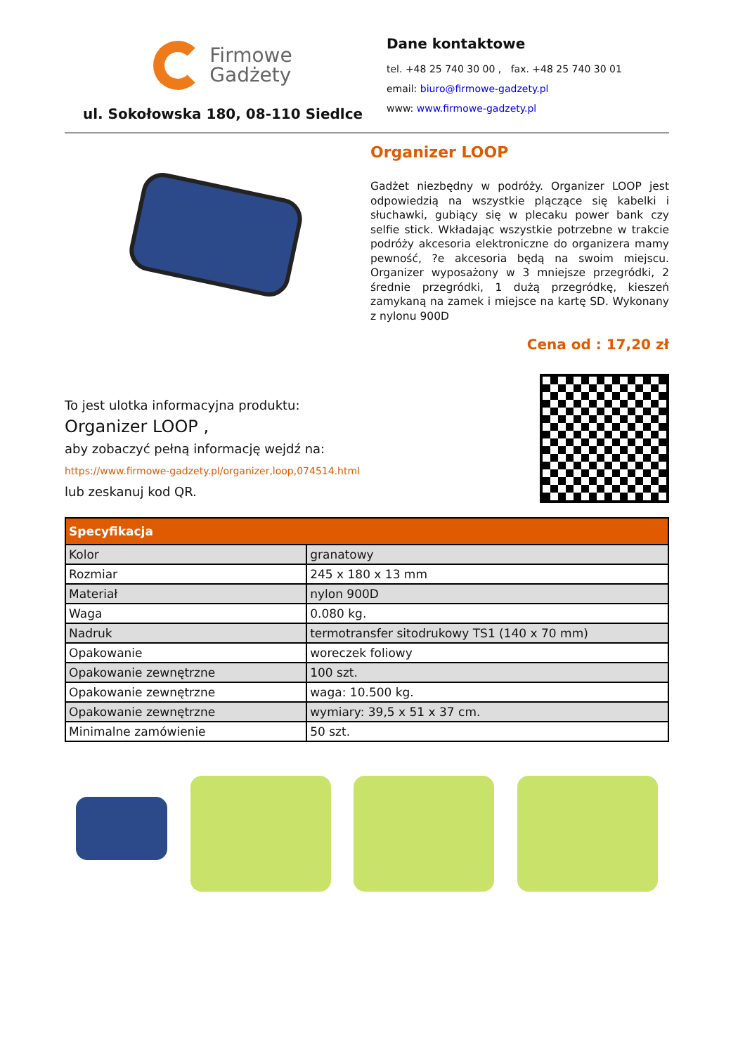Firmowe
Gadżety
ul. Sokołowska 180, 08-110 Siedlce
Dane kontaktowe
tel. +48 25 740 30 00 , fax. +48 25 740 30 01
email: biuro@firmowe-gadzety.pl
www: www.firmowe-gadzety.pl
Organizer LOOP
Gadżet niezbędny w podróży. Organizer LOOP jest odpowiedzią na wszystkie plączące się kabelki i słuchawki, gubiący się w plecaku power bank czy selfie stick. Wkładając wszystkie potrzebne w trakcie podróży akcesoria elektroniczne do organizera mamy pewność, ?e akcesoria będą na swoim miejscu. Organizer wyposażony w 3 mniejsze przegródki, 2 średnie przegródki, 1 dużą przegródkę, kieszeń zamykaną na zamek i miejsce na kartę SD. Wykonany z nylonu 900D
Cena od : 17,20 zł
To jest ulotka informacyjna produktu:
Organizer LOOP ,
aby zobaczyć pełną informację wejdź na:
https://www.firmowe-gadzety.pl/organizer,loop,074514.html
lub zeskanuj kod QR.
| Specyfikacja | |
| --- | --- |
| Kolor | granatowy |
| Rozmiar | 245 x 180 x 13 mm |
| Materiał | nylon 900D |
| Waga | 0.080 kg. |
| Nadruk | termotransfer sitodrukowy TS1 (140 x 70 mm) |
| Opakowanie | woreczek foliowy |
| Opakowanie zewnętrzne | 100 szt. |
| Opakowanie zewnętrzne | waga: 10.500 kg. |
| Opakowanie zewnętrzne | wymiary: 39,5 x 51 x 37 cm. |
| Minimalne zamówienie | 50 szt. |